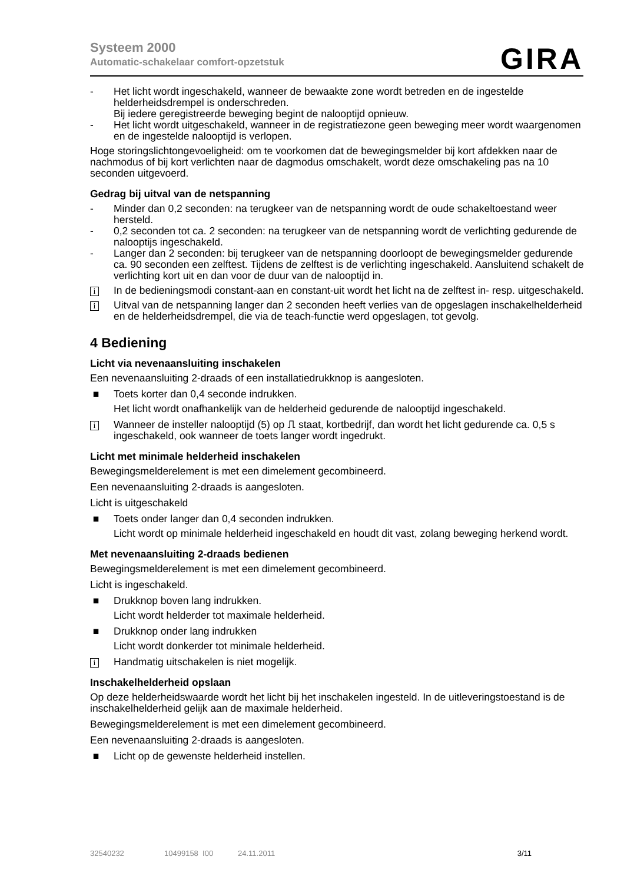Systeem 2000
Automatic-schakelaar comfort-opzetstuk
GIRA
- Het licht wordt ingeschakeld, wanneer de bewaakte zone wordt betreden en de ingestelde helderheidsdrempel is onderschreden.
Bij iedere geregistreerde beweging begint de nalooptijd opnieuw.
- Het licht wordt uitgeschakeld, wanneer in de registratiezone geen beweging meer wordt waargenomen en de ingestelde nalooptijd is verlopen.
Hoge storingslichtongevoeligheid: om te voorkomen dat de bewegingsmelder bij kort afdekken naar de nachmodus of bij kort verlichten naar de dagmodus omschakelt, wordt deze omschakeling pas na 10 seconden uitgevoerd.
Gedrag bij uitval van de netspanning
- Minder dan 0,2 seconden: na terugkeer van de netspanning wordt de oude schakeltoestand weer hersteld.
- 0,2 seconden tot ca. 2 seconden: na terugkeer van de netspanning wordt de verlichting gedurende de nalooptijs ingeschakeld.
- Langer dan 2 seconden: bij terugkeer van de netspanning doorloopt de bewegingsmelder gedurende ca. 90 seconden een zelftest. Tijdens de zelftest is de verlichting ingeschakeld. Aansluitend schakelt de verlichting kort uit en dan voor de duur van de nalooptijd in.
i In de bedieningsmodi constant-aan en constant-uit wordt het licht na de zelftest in- resp. uitgeschakeld.
i Uitval van de netspanning langer dan 2 seconden heeft verlies van de opgeslagen inschakelhelderheid en de helderheidsdrempel, die via de teach-functie werd opgeslagen, tot gevolg.
4 Bediening
Licht via nevenaansluiting inschakelen
Een nevenaansluiting 2-draads of een installatiedrukknop is aangesloten.
■ Toets korter dan 0,4 seconde indrukken.
Het licht wordt onafhankelijk van de helderheid gedurende de nalooptijd ingeschakeld.
i Wanneer de insteller nalooptijd (5) op ⎍ staat, kortbedrijf, dan wordt het licht gedurende ca. 0,5 s ingeschakeld, ook wanneer de toets langer wordt ingedrukt.
Licht met minimale helderheid inschakelen
Bewegingsmelderelement is met een dimelement gecombineerd.
Een nevenaansluiting 2-draads is aangesloten.
Licht is uitgeschakeld
■ Toets onder langer dan 0,4 seconden indrukken.
Licht wordt op minimale helderheid ingeschakeld en houdt dit vast, zolang beweging herkend wordt.
Met nevenaansluiting 2-draads bedienen
Bewegingsmelderelement is met een dimelement gecombineerd.
Licht is ingeschakeld.
■ Drukknop boven lang indrukken.
Licht wordt helderder tot maximale helderheid.
■ Drukknop onder lang indrukken
Licht wordt donkerder tot minimale helderheid.
i Handmatig uitschakelen is niet mogelijk.
Inschakelhelderheid opslaan
Op deze helderheidswaarde wordt het licht bij het inschakelen ingesteld. In de uitleveringstoestand is de inschakelhelderheid gelijk aan de maximale helderheid.
Bewegingsmelderelement is met een dimelement gecombineerd.
Een nevenaansluiting 2-draads is aangesloten.
■ Licht op de gewenste helderheid instellen.
32540232 10499158 I00 24.11.2011 3/11